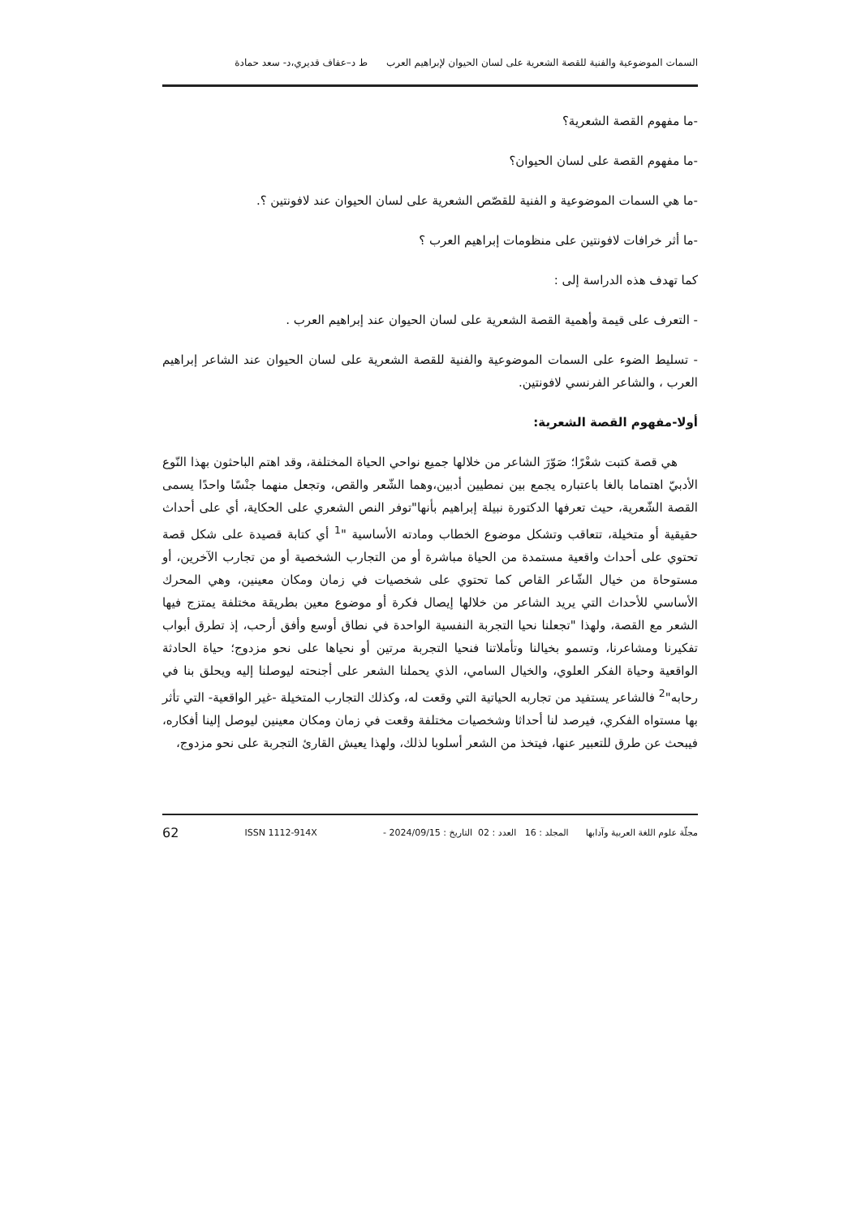السمات الموضوعية والفنية للقصة الشعرية على لسان الحيوان لإبراهيم العرب ط د–عفاف قديري،د- سعد حمادة
-ما مفهوم القصة الشعرية؟
-ما مفهوم القصة على لسان الحيوان؟
-ما هي السمات الموضوعية و الفنية للقصّص الشعرية على لسان الحيوان عند لافونتين ؟.
-ما أثر خرافات لافونتين على منظومات إبراهيم العرب ؟
كما تهدف هذه الدراسة إلى :
- التعرف على قيمة وأهمية القصة الشعرية على لسان الحيوان عند إبراهيم العرب .
- تسليط الضوء على السمات الموضوعية والفنية للقصة الشعرية على لسان الحيوان عند الشاعر إبراهيم العرب ، والشاعر الفرنسي لافونتين.
أولا-مفهوم القصة الشعرية:
هي قصة كتبت شعْرًا؛ صَوّرَ الشاعر من خلالها جميع نواحي الحياة المختلفة، وقد اهتم الباحثون بهذا النّوع الأدبيّ اهتماما بالغا باعتباره يجمع بين نمطيين أدبين،وهما الشّعر والقص، وتجعل منهما جنْسًا واحدًا يسمى القصة الشّعرية، حيث تعرفها الدكتورة نبيلة إبراهيم بأنها"توفر النص الشعري على الحكاية، أي على أحداث حقيقية أو متخيلة، تتعاقب وتشكل موضوع الخطاب ومادته الأساسية "<sup>1</sup> أي كتابة قصيدة على شكل قصة تحتوي على أحداث واقعية مستمدة من الحياة مباشرة أو من التجارب الشخصية أو من تجارب الآخرين، أو مستوحاة من خيال الشّاعر القاص كما تحتوي على شخصيات في زمان ومكان معينين، وهي المحرك الأساسي للأحداث التي يريد الشاعر من خلالها إيصال فكرة أو موضوع معين بطريقة مختلفة يمتزج فيها الشعر مع القصة، ولهذا "تجعلنا نحيا التجربة النفسية الواحدة في نطاق أوسع وأفق أرحب، إذ تطرق أبواب تفكيرنا ومشاعرنا، وتسمو بخيالنا وتأملاتنا فنحيا التجربة مرتين أو نحياها على نحو مزدوج؛ حياة الحادثة الواقعية وحياة الفكر العلوي، والخيال السامي، الذي يحملنا الشعر على أجنحته ليوصلنا إليه ويحلق بنا في رحابه"<sup>2</sup> فالشاعر يستفيد من تجاربه الحياتية التي وقعت له، وكذلك التجارب المتخيلة -غير الواقعية- التي تأثر بها مستواه الفكري، فيرصد لنا أحداثا وشخصيات مختلفة وقعت في زمان ومكان معينين ليوصل إلينا أفكاره، فيبحث عن طرق للتعبير عنها، فيتخذ من الشعر أسلوبا لذلك، ولهذا يعيش القارئ التجربة على نحو مزدوج،
مجلّة علوم اللغة العربية وآدابها المجلد : 16 العدد : 02 التاريخ : 2024/09/15 - ISSN 1112-914X 62